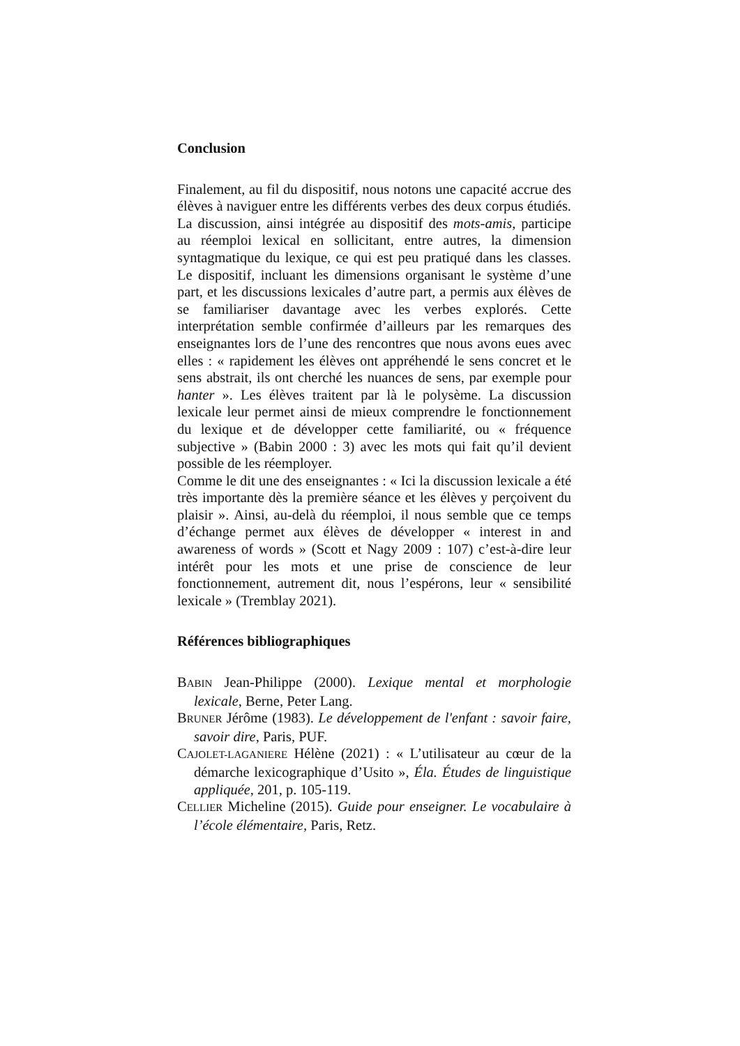Conclusion
Finalement, au fil du dispositif, nous notons une capacité accrue des élèves à naviguer entre les différents verbes des deux corpus étudiés. La discussion, ainsi intégrée au dispositif des mots-amis, participe au réemploi lexical en sollicitant, entre autres, la dimension syntagmatique du lexique, ce qui est peu pratiqué dans les classes. Le dispositif, incluant les dimensions organisant le système d’une part, et les discussions lexicales d’autre part, a permis aux élèves de se familiariser davantage avec les verbes explorés. Cette interprétation semble confirmée d’ailleurs par les remarques des enseignantes lors de l’une des rencontres que nous avons eues avec elles : « rapidement les élèves ont appréhendé le sens concret et le sens abstrait, ils ont cherché les nuances de sens, par exemple pour hanter ». Les élèves traitent par là le polysème. La discussion lexicale leur permet ainsi de mieux comprendre le fonctionnement du lexique et de développer cette familiarité, ou « fréquence subjective » (Babin 2000 : 3) avec les mots qui fait qu’il devient possible de les réemployer.
Comme le dit une des enseignantes : « Ici la discussion lexicale a été très importante dès la première séance et les élèves y perçoivent du plaisir ». Ainsi, au-delà du réemploi, il nous semble que ce temps d’échange permet aux élèves de développer « interest in and awareness of words » (Scott et Nagy 2009 : 107) c’est-à-dire leur intérêt pour les mots et une prise de conscience de leur fonctionnement, autrement dit, nous l’espérons, leur « sensibilité lexicale » (Tremblay 2021).
Références bibliographiques
BABIN Jean-Philippe (2000). Lexique mental et morphologie lexicale, Berne, Peter Lang.
BRUNER Jérôme (1983). Le développement de l'enfant : savoir faire, savoir dire, Paris, PUF.
CAJOLET-LAGANIERE Hélène (2021) : « L’utilisateur au cœur de la démarche lexicographique d’Usito », Éla. Études de linguistique appliquée, 201, p. 105-119.
CELLIER Micheline (2015). Guide pour enseigner. Le vocabulaire à l’école élémentaire, Paris, Retz.